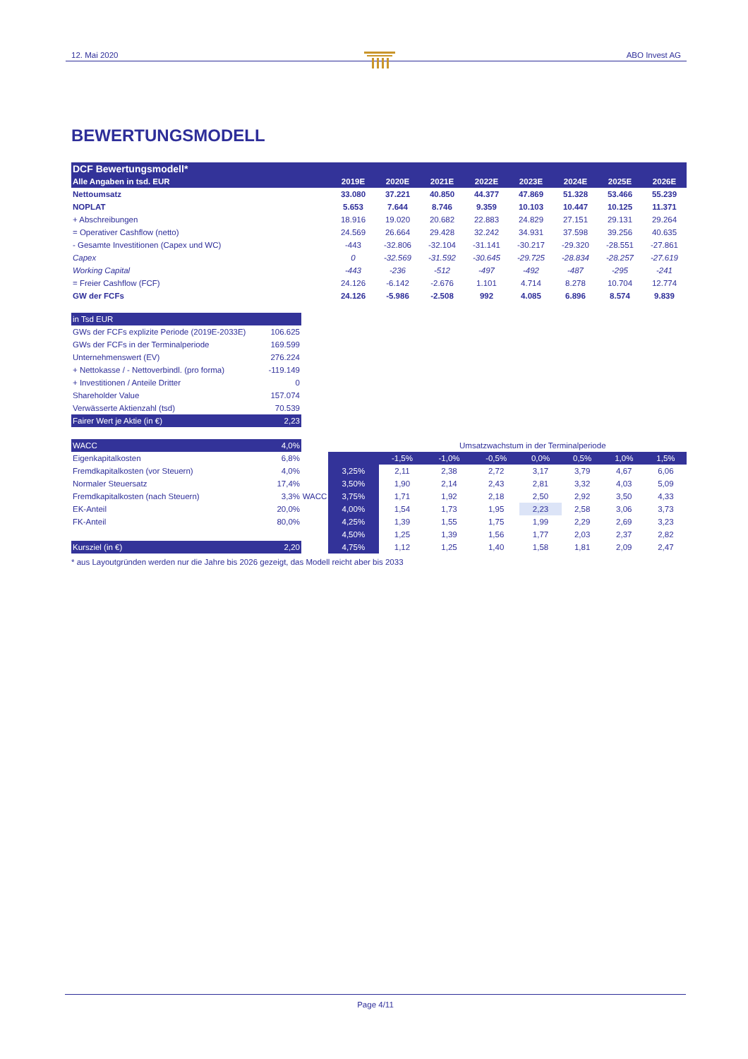12. Mai 2020 ABO Invest AG
BEWERTUNGSMODELL
| DCF Bewertungsmodell* | | | | | | | | |
| Alle Angaben in tsd. EUR | 2019E | 2020E | 2021E | 2022E | 2023E | 2024E | 2025E | 2026E |
| Nettoumsatz | 33.080 | 37.221 | 40.850 | 44.377 | 47.869 | 51.328 | 53.466 | 55.239 |
| NOPLAT | 5.653 | 7.644 | 8.746 | 9.359 | 10.103 | 10.447 | 10.125 | 11.371 |
| + Abschreibungen | 18.916 | 19.020 | 20.682 | 22.883 | 24.829 | 27.151 | 29.131 | 29.264 |
| = Operativer Cashflow (netto) | 24.569 | 26.664 | 29.428 | 32.242 | 34.931 | 37.598 | 39.256 | 40.635 |
| - Gesamte Investitionen (Capex und WC) | -443 | -32.806 | -32.104 | -31.141 | -30.217 | -29.320 | -28.551 | -27.861 |
| Capex | 0 | -32.569 | -31.592 | -30.645 | -29.725 | -28.834 | -28.257 | -27.619 |
| Working Capital | -443 | -236 | -512 | -497 | -492 | -487 | -295 | -241 |
| = Freier Cashflow (FCF) | 24.126 | -6.142 | -2.676 | 1.101 | 4.714 | 8.278 | 10.704 | 12.774 |
| GW der FCFs | 24.126 | -5.986 | -2.508 | 992 | 4.085 | 6.896 | 8.574 | 9.839 |
| in Tsd EUR | |
| GWs der FCFs explizite Periode (2019E-2033E) | 106.625 |
| GWs der FCFs in der Terminalperiode | 169.599 |
| Unternehmenswert (EV) | 276.224 |
| + Nettokasse / - Nettoverbindl. (pro forma) | -119.149 |
| + Investitionen / Anteile Dritter | 0 |
| Shareholder Value | 157.074 |
| Verwässerte Aktienzahl (tsd) | 70.539 |
| Fairer Wert je Aktie (in €) | 2,23 |
| WACC | 4,0% |
| Eigenkapitalkosten | 6,8% |
| Fremdkapitalkosten (vor Steuern) | 4,0% |
| Normaler Steuersatz | 17,4% |
| Fremdkapitalkosten (nach Steuern) | 3,3% |
| EK-Anteil | 20,0% |
| FK-Anteil | 80,0% |
| Kursziel (in €) | 2,20 |
WACC
| | Umsatzwachstum in der Terminalperiode | | | | | | |
| | -1,5% | -1,0% | -0,5% | 0,0% | 0,5% | 1,0% | 1,5% |
| 3,25% | 2,11 | 2,38 | 2,72 | 3,17 | 3,79 | 4,67 | 6,06 |
| 3,50% | 1,90 | 2,14 | 2,43 | 2,81 | 3,32 | 4,03 | 5,09 |
| 3,75% | 1,71 | 1,92 | 2,18 | 2,50 | 2,92 | 3,50 | 4,33 |
| 4,00% | 1,54 | 1,73 | 1,95 | 2,23 | 2,58 | 3,06 | 3,73 |
| 4,25% | 1,39 | 1,55 | 1,75 | 1,99 | 2,29 | 2,69 | 3,23 |
| 4,50% | 1,25 | 1,39 | 1,56 | 1,77 | 2,03 | 2,37 | 2,82 |
| 4,75% | 1,12 | 1,25 | 1,40 | 1,58 | 1,81 | 2,09 | 2,47 |
* aus Layoutgründen werden nur die Jahre bis 2026 gezeigt, das Modell reicht aber bis 2033
Page 4/11